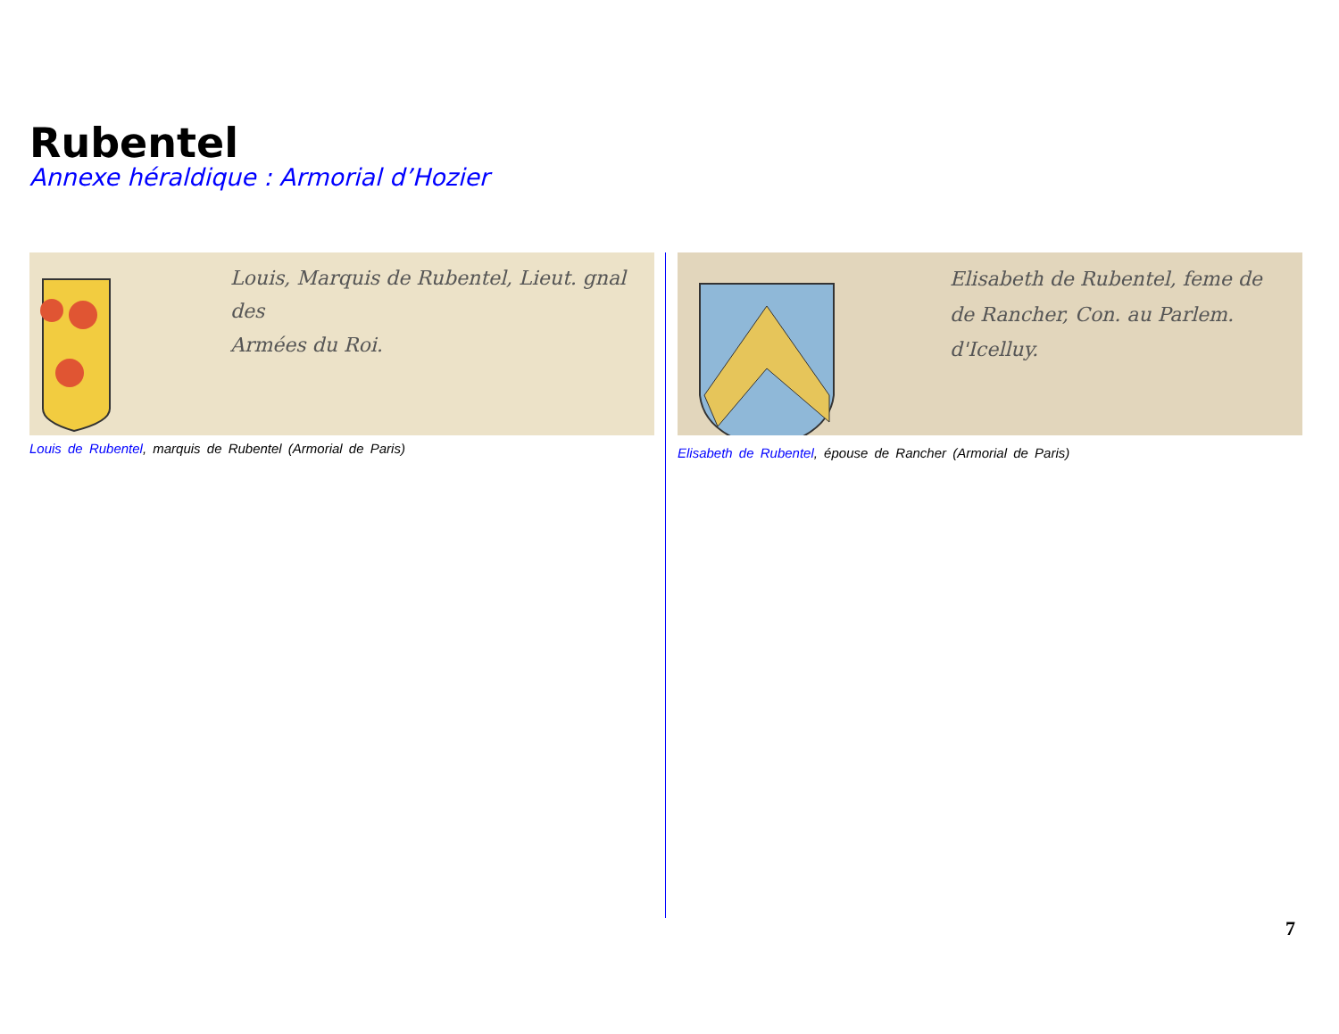Rubentel
Annexe héraldique : Armorial d’Hozier
Louis, Marquis de Rubentel, Lieut. gnal des
Armées du Roi.
Louis de Rubentel, marquis de Rubentel (Armorial de Paris)
Elisabeth de Rubentel, feme de
de Rancher, Con. au Parlem.
d'Icelluy.
Elisabeth de Rubentel, épouse de Rancher (Armorial de Paris)
7